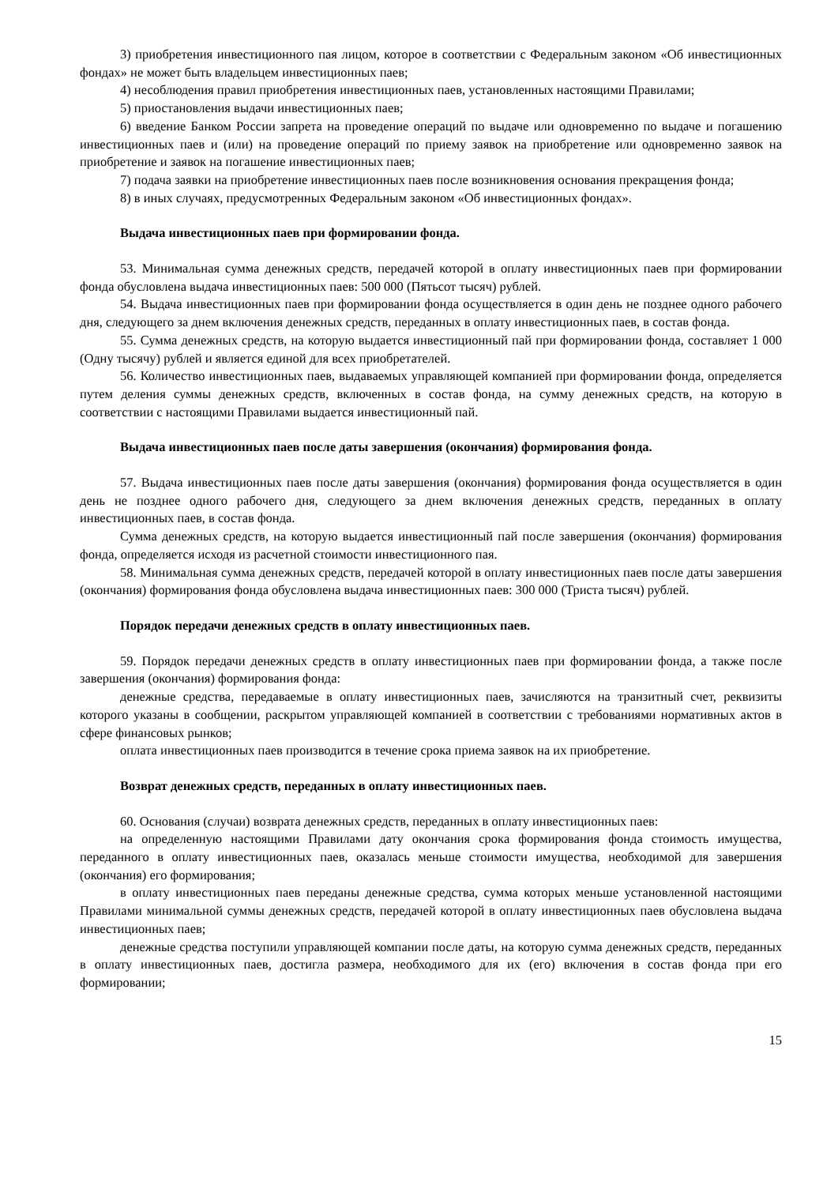3) приобретения инвестиционного пая лицом, которое в соответствии с Федеральным законом «Об инвестиционных фондах» не может быть владельцем инвестиционных паев;
4) несоблюдения правил приобретения инвестиционных паев, установленных настоящими Правилами;
5) приостановления выдачи инвестиционных паев;
6) введение Банком России запрета на проведение операций по выдаче или одновременно по выдаче и погашению инвестиционных паев и (или) на проведение операций по приему заявок на приобретение или одновременно заявок на приобретение и заявок на погашение инвестиционных паев;
7) подача заявки на приобретение инвестиционных паев после возникновения основания прекращения фонда;
8) в иных случаях, предусмотренных Федеральным законом «Об инвестиционных фондах».
Выдача инвестиционных паев при формировании фонда.
53. Минимальная сумма денежных средств, передачей которой в оплату инвестиционных паев при формировании фонда обусловлена выдача инвестиционных паев: 500 000 (Пятьсот тысяч) рублей.
54. Выдача инвестиционных паев при формировании фонда осуществляется в один день не позднее одного рабочего дня, следующего за днем включения денежных средств, переданных в оплату инвестиционных паев, в состав фонда.
55. Сумма денежных средств, на которую выдается инвестиционный пай при формировании фонда, составляет 1 000 (Одну тысячу) рублей и является единой для всех приобретателей.
56. Количество инвестиционных паев, выдаваемых управляющей компанией при формировании фонда, определяется путем деления суммы денежных средств, включенных в состав фонда, на сумму денежных средств, на которую в соответствии с настоящими Правилами выдается инвестиционный пай.
Выдача инвестиционных паев после даты завершения (окончания) формирования фонда.
57. Выдача инвестиционных паев после даты завершения (окончания) формирования фонда осуществляется в один день не позднее одного рабочего дня, следующего за днем включения денежных средств, переданных в оплату инвестиционных паев, в состав фонда.
Сумма денежных средств, на которую выдается инвестиционный пай после завершения (окончания) формирования фонда, определяется исходя из расчетной стоимости инвестиционного пая.
58. Минимальная сумма денежных средств, передачей которой в оплату инвестиционных паев после даты завершения (окончания) формирования фонда обусловлена выдача инвестиционных паев: 300 000 (Триста тысяч) рублей.
Порядок передачи денежных средств в оплату инвестиционных паев.
59. Порядок передачи денежных средств в оплату инвестиционных паев при формировании фонда, а также после завершения (окончания) формирования фонда:
денежные средства, передаваемые в оплату инвестиционных паев, зачисляются на транзитный счет, реквизиты которого указаны в сообщении, раскрытом управляющей компанией в соответствии с требованиями нормативных актов в сфере финансовых рынков;
оплата инвестиционных паев производится в течение срока приема заявок на их приобретение.
Возврат денежных средств, переданных в оплату инвестиционных паев.
60. Основания (случаи) возврата денежных средств, переданных в оплату инвестиционных паев:
на определенную настоящими Правилами дату окончания срока формирования фонда стоимость имущества, переданного в оплату инвестиционных паев, оказалась меньше стоимости имущества, необходимой для завершения (окончания) его формирования;
в оплату инвестиционных паев переданы денежные средства, сумма которых меньше установленной настоящими Правилами минимальной суммы денежных средств, передачей которой в оплату инвестиционных паев обусловлена выдача инвестиционных паев;
денежные средства поступили управляющей компании после даты, на которую сумма денежных средств, переданных в оплату инвестиционных паев, достигла размера, необходимого для их (его) включения в состав фонда при его формировании;
15